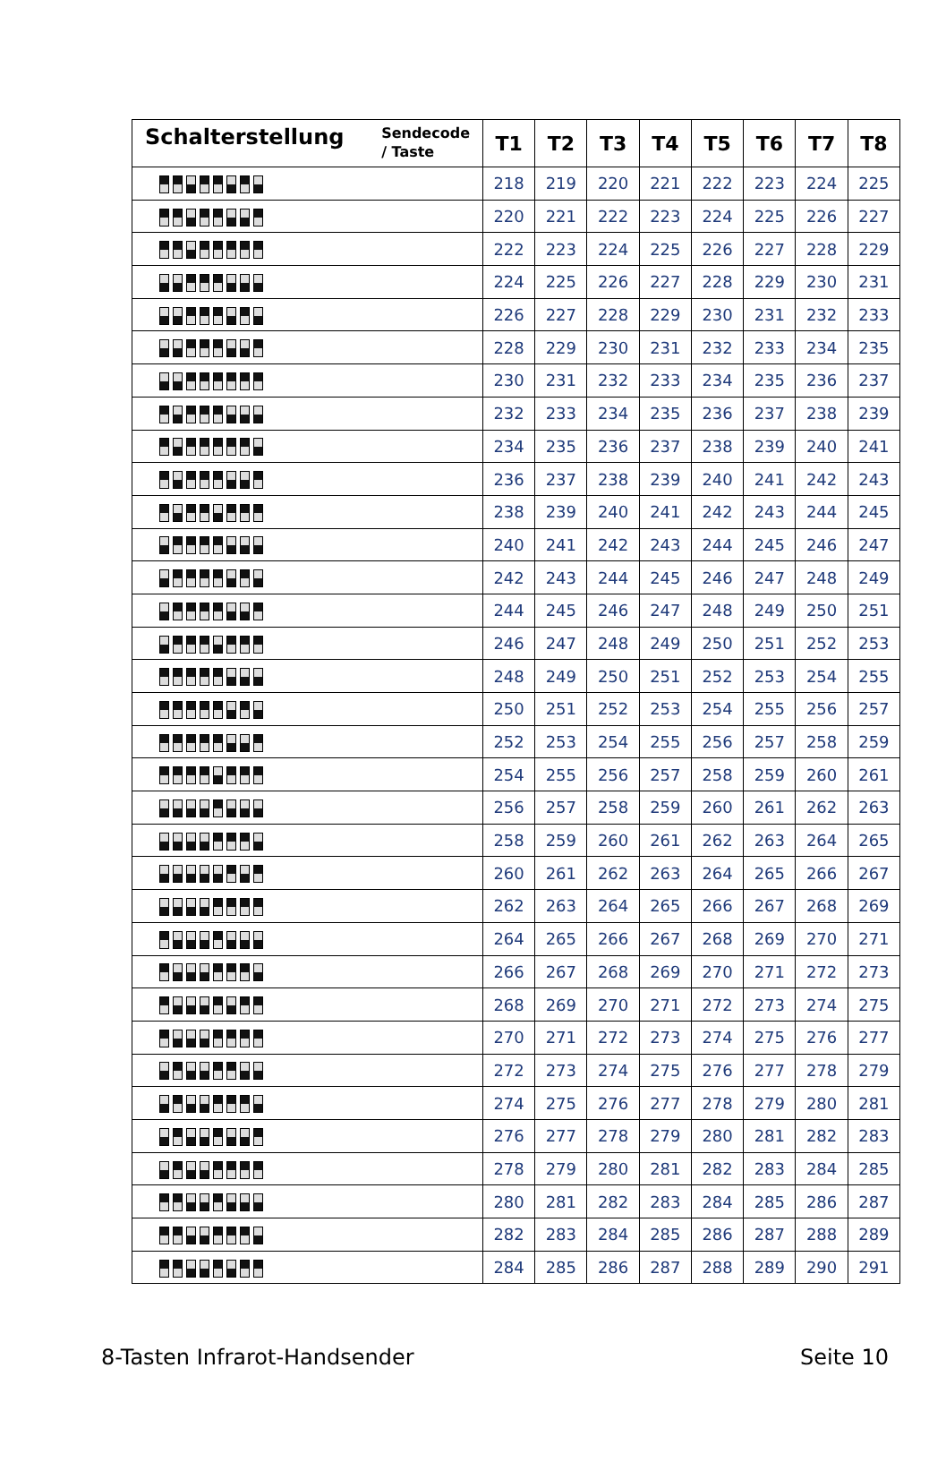| Schalterstellung Sendecode / Taste | T1 | T2 | T3 | T4 | T5 | T6 | T7 | T8 |
| --- | --- | --- | --- | --- | --- | --- | --- | --- |
| | 218 | 219 | 220 | 221 | 222 | 223 | 224 | 225 |
| | 220 | 221 | 222 | 223 | 224 | 225 | 226 | 227 |
| | 222 | 223 | 224 | 225 | 226 | 227 | 228 | 229 |
| | 224 | 225 | 226 | 227 | 228 | 229 | 230 | 231 |
| | 226 | 227 | 228 | 229 | 230 | 231 | 232 | 233 |
| | 228 | 229 | 230 | 231 | 232 | 233 | 234 | 235 |
| | 230 | 231 | 232 | 233 | 234 | 235 | 236 | 237 |
| | 232 | 233 | 234 | 235 | 236 | 237 | 238 | 239 |
| | 234 | 235 | 236 | 237 | 238 | 239 | 240 | 241 |
| | 236 | 237 | 238 | 239 | 240 | 241 | 242 | 243 |
| | 238 | 239 | 240 | 241 | 242 | 243 | 244 | 245 |
| | 240 | 241 | 242 | 243 | 244 | 245 | 246 | 247 |
| | 242 | 243 | 244 | 245 | 246 | 247 | 248 | 249 |
| | 244 | 245 | 246 | 247 | 248 | 249 | 250 | 251 |
| | 246 | 247 | 248 | 249 | 250 | 251 | 252 | 253 |
| | 248 | 249 | 250 | 251 | 252 | 253 | 254 | 255 |
| | 250 | 251 | 252 | 253 | 254 | 255 | 256 | 257 |
| | 252 | 253 | 254 | 255 | 256 | 257 | 258 | 259 |
| | 254 | 255 | 256 | 257 | 258 | 259 | 260 | 261 |
| | 256 | 257 | 258 | 259 | 260 | 261 | 262 | 263 |
| | 258 | 259 | 260 | 261 | 262 | 263 | 264 | 265 |
| | 260 | 261 | 262 | 263 | 264 | 265 | 266 | 267 |
| | 262 | 263 | 264 | 265 | 266 | 267 | 268 | 269 |
| | 264 | 265 | 266 | 267 | 268 | 269 | 270 | 271 |
| | 266 | 267 | 268 | 269 | 270 | 271 | 272 | 273 |
| | 268 | 269 | 270 | 271 | 272 | 273 | 274 | 275 |
| | 270 | 271 | 272 | 273 | 274 | 275 | 276 | 277 |
| | 272 | 273 | 274 | 275 | 276 | 277 | 278 | 279 |
| | 274 | 275 | 276 | 277 | 278 | 279 | 280 | 281 |
| | 276 | 277 | 278 | 279 | 280 | 281 | 282 | 283 |
| | 278 | 279 | 280 | 281 | 282 | 283 | 284 | 285 |
| | 280 | 281 | 282 | 283 | 284 | 285 | 286 | 287 |
| | 282 | 283 | 284 | 285 | 286 | 287 | 288 | 289 |
| | 284 | 285 | 286 | 287 | 288 | 289 | 290 | 291 |
8-Tasten Infrarot-Handsender Seite 10